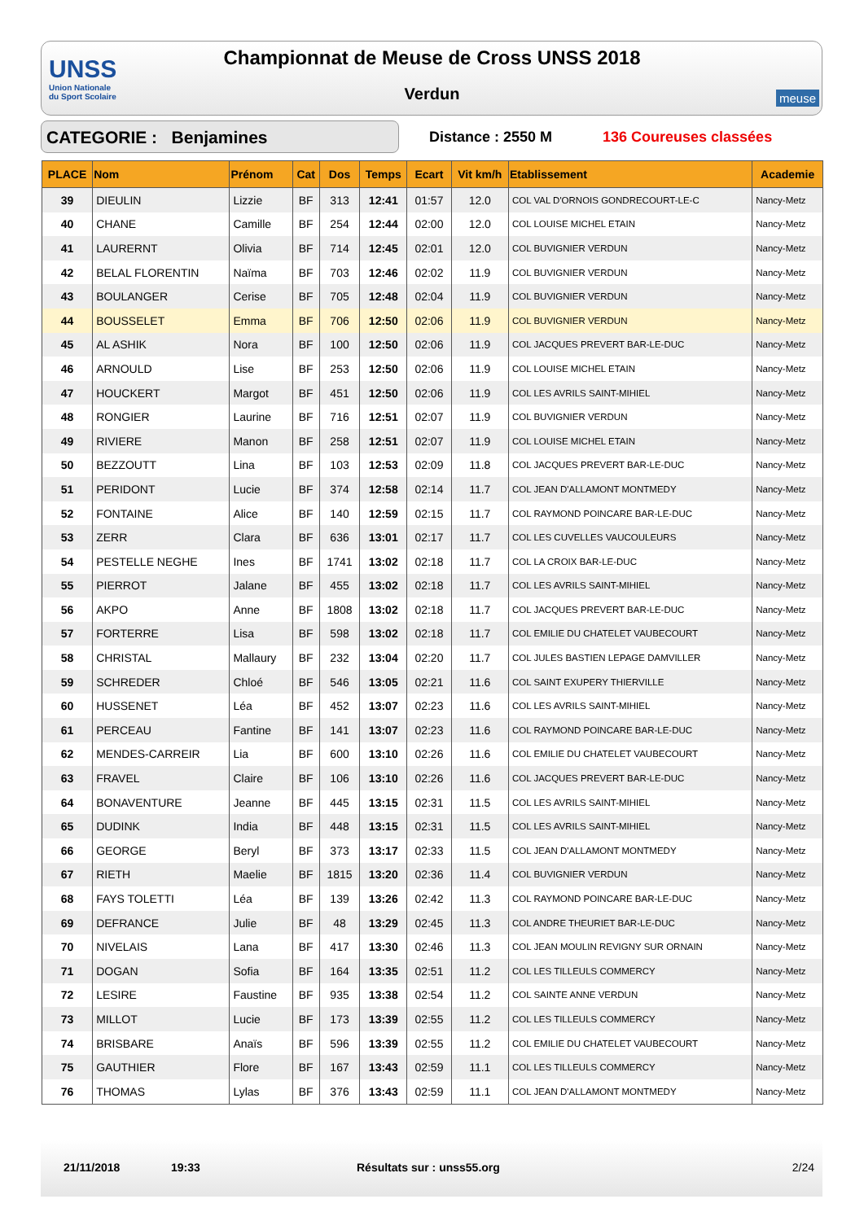UNSS
Union Nationale
du Sport Scolaire
Championnat de Meuse de Cross UNSS 2018
Verdun meuse
CATEGORIE : Benjamines Distance : 2550 M 136 Coureuses classées
| PLACE | Nom | Prénom | Cat | Dos | Temps | Ecart | Vit km/h | Etablissement | Academie |
| --- | --- | --- | --- | --- | --- | --- | --- | --- | --- |
| 39 | DIEULIN | Lizzie | BF | 313 | 12:41 | 01:57 | 12.0 | COL VAL D'ORNOIS GONDRECOURT-LE-C | Nancy-Metz |
| 40 | CHANE | Camille | BF | 254 | 12:44 | 02:00 | 12.0 | COL LOUISE MICHEL ETAIN | Nancy-Metz |
| 41 | LAURERNT | Olivia | BF | 714 | 12:45 | 02:01 | 12.0 | COL BUVIGNIER VERDUN | Nancy-Metz |
| 42 | BELAL FLORENTIN | Naïma | BF | 703 | 12:46 | 02:02 | 11.9 | COL BUVIGNIER VERDUN | Nancy-Metz |
| 43 | BOULANGER | Cerise | BF | 705 | 12:48 | 02:04 | 11.9 | COL BUVIGNIER VERDUN | Nancy-Metz |
| 44 | BOUSSELET | Emma | BF | 706 | 12:50 | 02:06 | 11.9 | COL BUVIGNIER VERDUN | Nancy-Metz |
| 45 | AL ASHIK | Nora | BF | 100 | 12:50 | 02:06 | 11.9 | COL JACQUES PREVERT BAR-LE-DUC | Nancy-Metz |
| 46 | ARNOULD | Lise | BF | 253 | 12:50 | 02:06 | 11.9 | COL LOUISE MICHEL ETAIN | Nancy-Metz |
| 47 | HOUCKERT | Margot | BF | 451 | 12:50 | 02:06 | 11.9 | COL LES AVRILS SAINT-MIHIEL | Nancy-Metz |
| 48 | RONGIER | Laurine | BF | 716 | 12:51 | 02:07 | 11.9 | COL BUVIGNIER VERDUN | Nancy-Metz |
| 49 | RIVIERE | Manon | BF | 258 | 12:51 | 02:07 | 11.9 | COL LOUISE MICHEL ETAIN | Nancy-Metz |
| 50 | BEZZOUTT | Lina | BF | 103 | 12:53 | 02:09 | 11.8 | COL JACQUES PREVERT BAR-LE-DUC | Nancy-Metz |
| 51 | PERIDONT | Lucie | BF | 374 | 12:58 | 02:14 | 11.7 | COL JEAN D'ALLAMONT MONTMEDY | Nancy-Metz |
| 52 | FONTAINE | Alice | BF | 140 | 12:59 | 02:15 | 11.7 | COL RAYMOND POINCARE BAR-LE-DUC | Nancy-Metz |
| 53 | ZERR | Clara | BF | 636 | 13:01 | 02:17 | 11.7 | COL LES CUVELLES VAUCOULEURS | Nancy-Metz |
| 54 | PESTELLE NEGHE | Ines | BF | 1741 | 13:02 | 02:18 | 11.7 | COL LA CROIX BAR-LE-DUC | Nancy-Metz |
| 55 | PIERROT | Jalane | BF | 455 | 13:02 | 02:18 | 11.7 | COL LES AVRILS SAINT-MIHIEL | Nancy-Metz |
| 56 | AKPO | Anne | BF | 1808 | 13:02 | 02:18 | 11.7 | COL JACQUES PREVERT BAR-LE-DUC | Nancy-Metz |
| 57 | FORTERRE | Lisa | BF | 598 | 13:02 | 02:18 | 11.7 | COL EMILIE DU CHATELET VAUBECOURT | Nancy-Metz |
| 58 | CHRISTAL | Mallaury | BF | 232 | 13:04 | 02:20 | 11.7 | COL JULES BASTIEN LEPAGE DAMVILLER | Nancy-Metz |
| 59 | SCHREDER | Chloé | BF | 546 | 13:05 | 02:21 | 11.6 | COL SAINT EXUPERY THIERVILLE | Nancy-Metz |
| 60 | HUSSENET | Léa | BF | 452 | 13:07 | 02:23 | 11.6 | COL LES AVRILS SAINT-MIHIEL | Nancy-Metz |
| 61 | PERCEAU | Fantine | BF | 141 | 13:07 | 02:23 | 11.6 | COL RAYMOND POINCARE BAR-LE-DUC | Nancy-Metz |
| 62 | MENDES-CARREIR | Lia | BF | 600 | 13:10 | 02:26 | 11.6 | COL EMILIE DU CHATELET VAUBECOURT | Nancy-Metz |
| 63 | FRAVEL | Claire | BF | 106 | 13:10 | 02:26 | 11.6 | COL JACQUES PREVERT BAR-LE-DUC | Nancy-Metz |
| 64 | BONAVENTURE | Jeanne | BF | 445 | 13:15 | 02:31 | 11.5 | COL LES AVRILS SAINT-MIHIEL | Nancy-Metz |
| 65 | DUDINK | India | BF | 448 | 13:15 | 02:31 | 11.5 | COL LES AVRILS SAINT-MIHIEL | Nancy-Metz |
| 66 | GEORGE | Beryl | BF | 373 | 13:17 | 02:33 | 11.5 | COL JEAN D'ALLAMONT MONTMEDY | Nancy-Metz |
| 67 | RIETH | Maelie | BF | 1815 | 13:20 | 02:36 | 11.4 | COL BUVIGNIER VERDUN | Nancy-Metz |
| 68 | FAYS TOLETTI | Léa | BF | 139 | 13:26 | 02:42 | 11.3 | COL RAYMOND POINCARE BAR-LE-DUC | Nancy-Metz |
| 69 | DEFRANCE | Julie | BF | 48 | 13:29 | 02:45 | 11.3 | COL ANDRE THEURIET BAR-LE-DUC | Nancy-Metz |
| 70 | NIVELAIS | Lana | BF | 417 | 13:30 | 02:46 | 11.3 | COL JEAN MOULIN REVIGNY SUR ORNAIN | Nancy-Metz |
| 71 | DOGAN | Sofia | BF | 164 | 13:35 | 02:51 | 11.2 | COL LES TILLEULS COMMERCY | Nancy-Metz |
| 72 | LESIRE | Faustine | BF | 935 | 13:38 | 02:54 | 11.2 | COL SAINTE ANNE VERDUN | Nancy-Metz |
| 73 | MILLOT | Lucie | BF | 173 | 13:39 | 02:55 | 11.2 | COL LES TILLEULS COMMERCY | Nancy-Metz |
| 74 | BRISBARE | Anaïs | BF | 596 | 13:39 | 02:55 | 11.2 | COL EMILIE DU CHATELET VAUBECOURT | Nancy-Metz |
| 75 | GAUTHIER | Flore | BF | 167 | 13:43 | 02:59 | 11.1 | COL LES TILLEULS COMMERCY | Nancy-Metz |
| 76 | THOMAS | Lylas | BF | 376 | 13:43 | 02:59 | 11.1 | COL JEAN D'ALLAMONT MONTMEDY | Nancy-Metz |
21/11/2018 19:33 Résultats sur : unss55.org 2/24